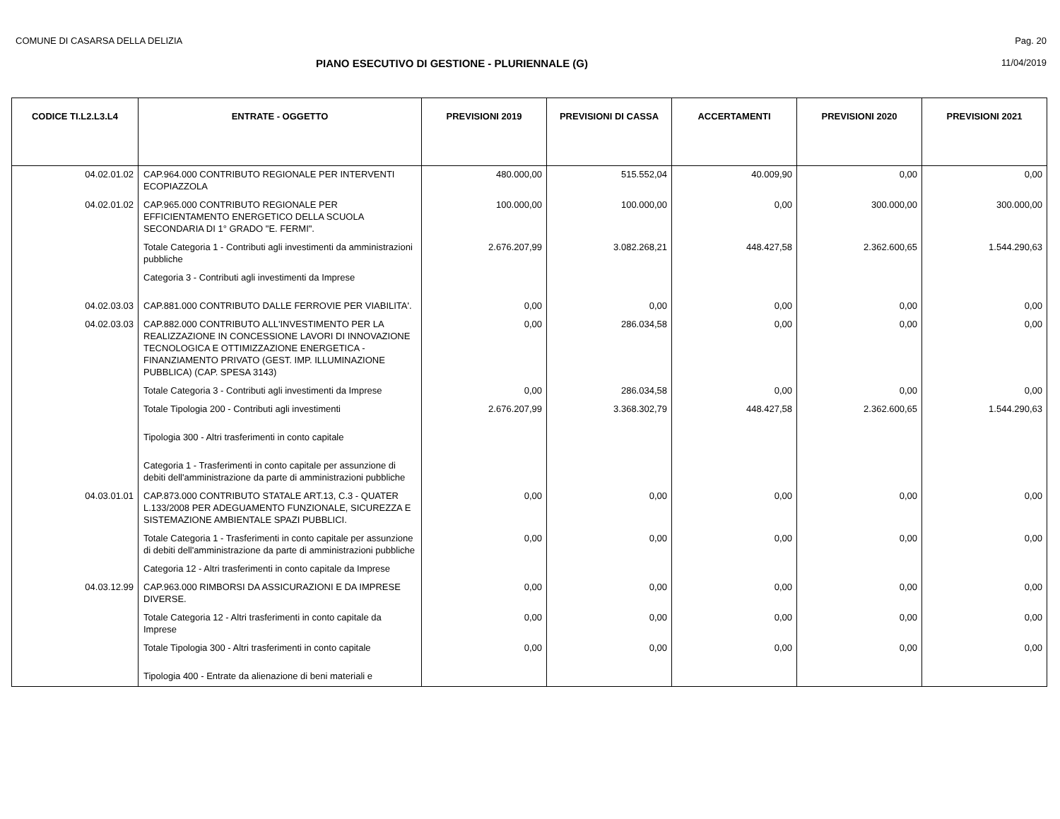COMUNE DI CASARSA DELLA DELIZIA Pag. 20
PIANO ESECUTIVO DI GESTIONE - PLURIENNALE (G) 11/04/2019
| CODICE TI.L2.L3.L4 | ENTRATE - OGGETTO | PREVISIONI 2019 | PREVISIONI DI CASSA | ACCERTAMENTI | PREVISIONI 2020 | PREVISIONI 2021 |
| --- | --- | --- | --- | --- | --- | --- |
| 04.02.01.02 | CAP.964.000 CONTRIBUTO REGIONALE PER INTERVENTI ECOPIAZZOLA | 480.000,00 | 515.552,04 | 40.009,90 | 0,00 | 0,00 |
| 04.02.01.02 | CAP.965.000 CONTRIBUTO REGIONALE PER EFFICIENTAMENTO ENERGETICO DELLA SCUOLA SECONDARIA DI 1° GRADO "E. FERMI". | 100.000,00 | 100.000,00 | 0,00 | 300.000,00 | 300.000,00 |
| | Totale Categoria 1 - Contributi agli investimenti da amministrazioni pubbliche | 2.676.207,99 | 3.082.268,21 | 448.427,58 | 2.362.600,65 | 1.544.290,63 |
| | Categoria 3 - Contributi agli investimenti da Imprese | | | | | |
| 04.02.03.03 | CAP.881.000 CONTRIBUTO DALLE FERROVIE PER VIABILITA'. | 0,00 | 0,00 | 0,00 | 0,00 | 0,00 |
| 04.02.03.03 | CAP.882.000 CONTRIBUTO ALL'INVESTIMENTO PER LA REALIZZAZIONE IN CONCESSIONE LAVORI DI INNOVAZIONE TECNOLOGICA E OTTIMIZZAZIONE ENERGETICA - FINANZIAMENTO PRIVATO (GEST. IMP. ILLUMINAZIONE PUBBLICA) (CAP. SPESA 3143) | 0,00 | 286.034,58 | 0,00 | 0,00 | 0,00 |
| | Totale Categoria 3 - Contributi agli investimenti da Imprese | 0,00 | 286.034,58 | 0,00 | 0,00 | 0,00 |
| | Totale Tipologia 200 - Contributi agli investimenti | 2.676.207,99 | 3.368.302,79 | 448.427,58 | 2.362.600,65 | 1.544.290,63 |
| | Tipologia 300 - Altri trasferimenti in conto capitale | | | | | |
| | Categoria 1 - Trasferimenti in conto capitale per assunzione di debiti dell'amministrazione da parte di amministrazioni pubbliche | | | | | |
| 04.03.01.01 | CAP.873.000 CONTRIBUTO STATALE ART.13, C.3 - QUATER L.133/2008 PER ADEGUAMENTO FUNZIONALE, SICUREZZA E SISTEMAZIONE AMBIENTALE SPAZI PUBBLICI. | 0,00 | 0,00 | 0,00 | 0,00 | 0,00 |
| | Totale Categoria 1 - Trasferimenti in conto capitale per assunzione di debiti dell'amministrazione da parte di amministrazioni pubbliche | 0,00 | 0,00 | 0,00 | 0,00 | 0,00 |
| | Categoria 12 - Altri trasferimenti in conto capitale da Imprese | | | | | |
| 04.03.12.99 | CAP.963.000 RIMBORSI DA ASSICURAZIONI E DA IMPRESE DIVERSE. | 0,00 | 0,00 | 0,00 | 0,00 | 0,00 |
| | Totale Categoria 12 - Altri trasferimenti in conto capitale da Imprese | 0,00 | 0,00 | 0,00 | 0,00 | 0,00 |
| | Totale Tipologia 300 - Altri trasferimenti in conto capitale | 0,00 | 0,00 | 0,00 | 0,00 | 0,00 |
| | Tipologia 400 - Entrate da alienazione di beni materiali e | | | | | |